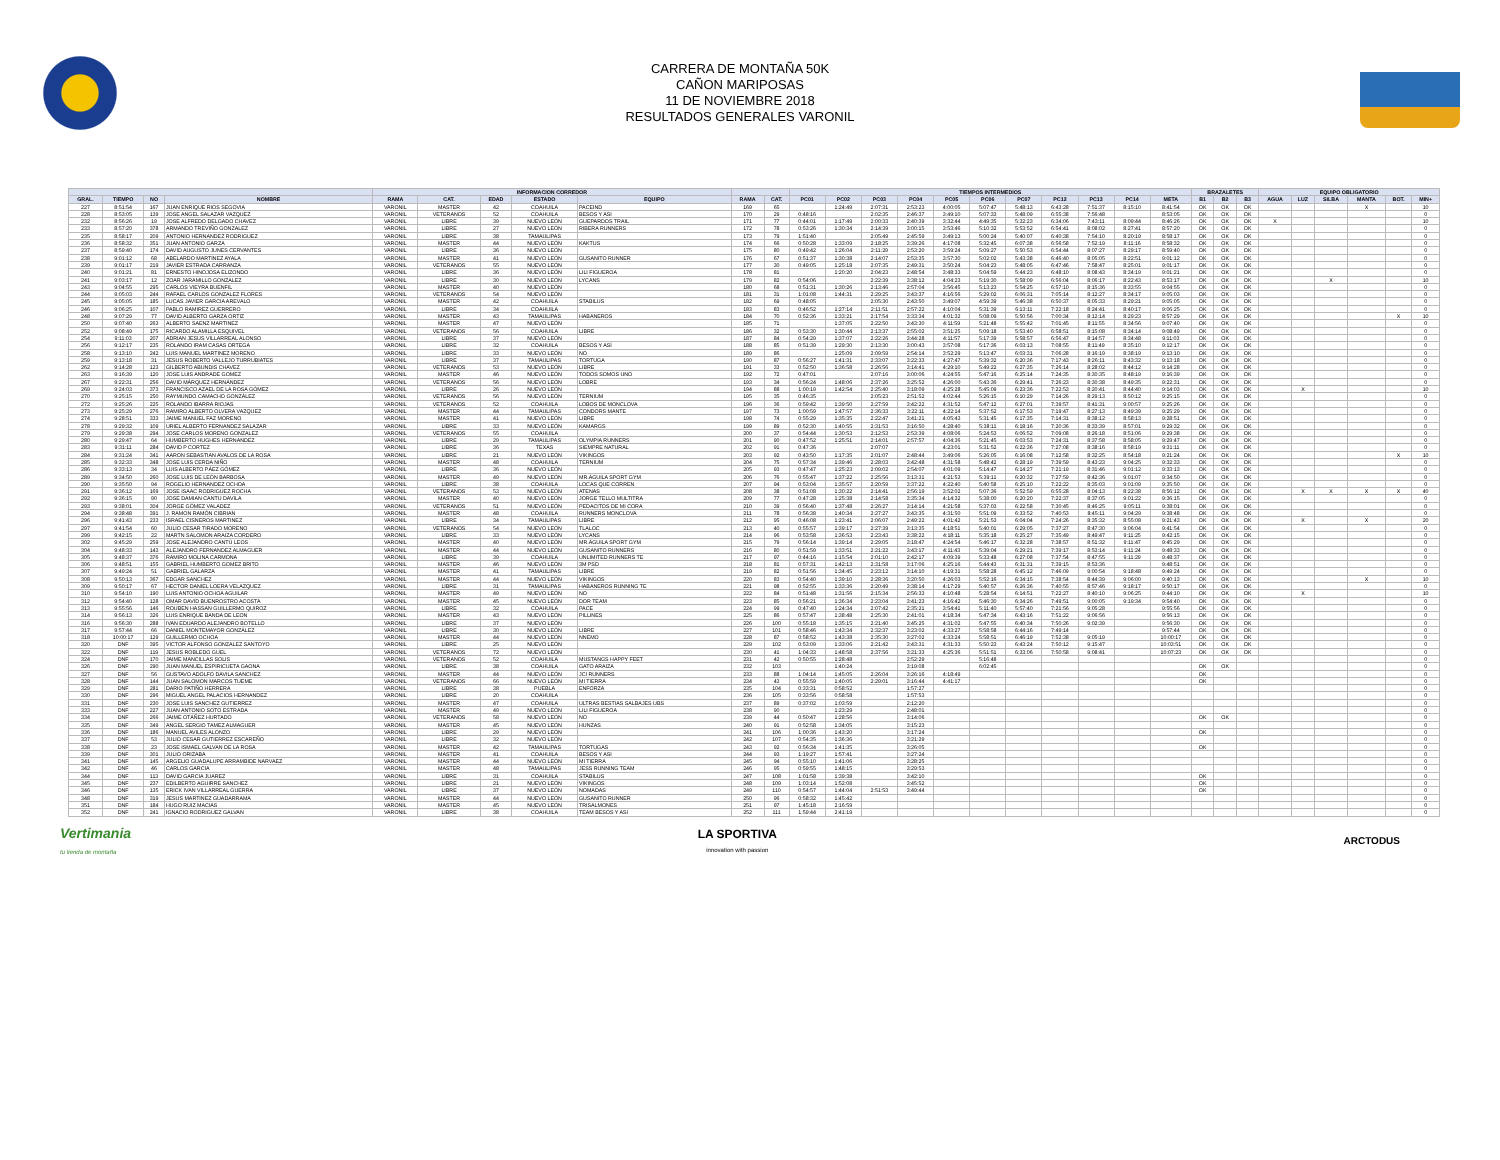CARRERA DE MONTAÑA 50K
CAÑON MARIPOSAS
11 DE NOVIEMBRE 2018
RESULTADOS GENERALES VARONIL
| | | | | INFORMACION CORREDOR | | | | | | | TIEMPOS INTERMEDIOS | | | | | | | | | | | BRAZALETES | | | EQUIPO OBLIGATORIO | | | | | |
| --- | --- | --- | --- | --- | --- | --- | --- | --- | --- | --- | --- | --- | --- | --- | --- | --- | --- | --- | --- | --- | --- | --- | --- | --- | --- | --- | --- | --- | --- | --- |
| GRAL. | TIEMPO | NO | NOMBRE | RAMA | CAT. | EDAD | ESTADO | EQUIPO | RAMA | CAT. | PC01 | PC02 | PC03 | PC04 | PC05 | PC06 | PC07 | PC12 | PC13 | PC14 | META | B1 | B2 | B3 | AGUA | LUZ | SILBA | MANTA | BOT. | MIN+ |
| 227 | 8:51:54 | 167 | JUAN ENRIQUE RIOS SEGOVIA | VARONIL | MASTER | 42 | COAHUILA | PACEIND | 169 | 65 | | 1:24:49 | 2:07:31 | 2:53:23 | 4:00:05 | 5:07:47 | 5:48:13 | 6:43:28 | 7:51:37 | 8:15:10 | 8:41:54 | OK | OK | OK | | | | X | | 10 |
| 228 | 8:53:05 | 139 | JOSE ANGEL SALAZAR VAZQUEZ | VARONIL | VETERANOS | 52 | COAHUILA | BESOS Y ASI | 170 | 29 | 0:48:16 | | 2:02:35 | 2:46:37 | 3:49:10 | 5:07:33 | 5:48:09 | 6:55:38 | 7:56:48 | | 8:53:05 | OK | OK | OK | | | | | | 0 |
| 232 | 8:56:26 | 19 | JOSE ALFREDO DELGADO CHAVEZ | VARONIL | LIBRE | 39 | NUEVO LEÓN | GUEPARDOS TRAIL | 171 | 77 | 0:44:01 | 1:17:49 | 2:00:33 | 2:40:39 | 3:32:44 | 4:49:35 | 5:32:23 | 6:34:06 | 7:43:11 | 8:09:44 | 8:46:26 | OK | OK | OK | X | | | | | 10 |
| 233 | 8:57:20 | 378 | ARMANDO TREVIÑO GONZALEZ | VARONIL | LIBRE | 27 | NUEVO LEÓN | RIBERA RUNNERS | 172 | 78 | 0:53:26 | 1:30:34 | 2:14:39 | 3:00:15 | 3:53:46 | 5:10:32 | 5:53:52 | 6:54:41 | 8:08:02 | 8:27:41 | 8:57:20 | OK | OK | OK | | | | | | 0 |
| 235 | 8:58:17 | 209 | ANTONIO HERNANDEZ RODRIGUEZ | VARONIL | LIBRE | 38 | TAMAULIPAS | | 173 | 79 | 1:51:40 | | 2:05:49 | 2:45:59 | 3:49:13 | 5:00:24 | 5:40:07 | 6:40:38 | 7:54:10 | 8:20:19 | 8:58:17 | OK | OK | OK | | | | | | 0 |
| 236 | 8:58:32 | 351 | JUAN ANTONIO GARZA | VARONIL | MASTER | 44 | NUEVO LEÓN | KAKTUS | 174 | 66 | 0:50:28 | 1:33:09 | 2:18:25 | 3:39:26 | 4:17:08 | 5:32:45 | 6:07:38 | 6:56:58 | 7:52:19 | 8:11:16 | 8:58:32 | OK | OK | OK | | | | | | 0 |
| 237 | 8:59:40 | 174 | DAVID AUGUSTO JUNES CERVANTES | VARONIL | LIBRE | 36 | NUEVO LEÓN | | 175 | 80 | 0:49:42 | 1:26:04 | 2:11:29 | 2:53:20 | 3:59:24 | 5:09:27 | 5:50:53 | 6:54:44 | 8:07:27 | 8:29:17 | 8:59:40 | OK | OK | OK | | | | | | 0 |
| 238 | 9:01:12 | 68 | ABELARDO MARTINEZ AYALA | VARONIL | MASTER | 41 | NUEVO LEÓN | GUSANITO RUNNER | 176 | 67 | 0:51:37 | 1:30:38 | 2:14:07 | 2:53:35 | 3:57:30 | 5:02:02 | 5:43:38 | 6:46:40 | 8:05:05 | 8:22:51 | 9:01:12 | OK | OK | OK | | | | | | 0 |
| 239 | 9:01:17 | 219 | JAVIER ESTRADA CARRANZA | VARONIL | VETERANOS | 55 | NUEVO LEÓN | | 177 | 30 | 0:49:05 | 1:25:18 | 2:07:35 | 2:49:31 | 3:50:24 | 5:04:23 | 5:48:05 | 6:47:46 | 7:58:47 | 8:25:01 | 9:01:17 | OK | OK | OK | | | | | | 0 |
| 240 | 9:01:21 | 81 | ERNESTO HINOJOSA ELIZONDO | VARONIL | LIBRE | 36 | NUEVO LEÓN | LILI FIGUEROA | 178 | 81 | | 1:20:20 | 2:04:23 | 2:48:54 | 3:48:33 | 5:04:59 | 5:44:23 | 6:48:10 | 8:08:43 | 8:34:19 | 9:01:21 | OK | OK | OK | | | | | | 0 |
| 241 | 9:03:17 | 12 | ZOAR JARAMILLO GONZALEZ | VARONIL | LIBRE | 30 | NUEVO LEÓN | LYCANS | 179 | 82 | 0:54:06 | | 2:22:39 | 3:38:12 | 4:04:23 | 5:19:30 | 5:58:09 | 6:56:04 | 8:06:17 | 8:22:43 | 8:53:17 | OK | OK | OK | | | X | | | 10 |
| 243 | 9:04:55 | 295 | CARLOS VIEYRA BUENFIL | VARONIL | MASTER | 40 | NUEVO LEÓN | | 180 | 68 | 0:51:31 | 1:30:26 | 2:13:46 | 2:57:04 | 3:56:45 | 5:13:23 | 5:54:25 | 6:57:10 | 8:15:36 | 8:33:55 | 9:04:55 | OK | OK | OK | | | | | | 0 |
| 244 | 9:05:03 | 244 | RAFAEL CARLOS GONZALEZ FLORES | VARONIL | VETERANOS | 54 | NUEVO LEÓN | | 181 | 31 | 1:01:08 | 1:44:31 | 2:29:25 | 3:43:37 | 4:16:56 | 5:29:02 | 6:06:31 | 7:05:14 | 8:12:27 | 8:34:17 | 9:05:03 | OK | OK | OK | | | | | | 0 |
| 245 | 9:05:05 | 185 | LUCAS JAVIER GARCIA AREVALO | VARONIL | MASTER | 42 | COAHUILA | STABILUS | 182 | 69 | 0:48:05 | | 2:05:30 | 2:43:50 | 3:49:07 | 4:59:39 | 5:46:38 | 6:50:37 | 8:05:33 | 8:29:21 | 9:05:05 | OK | OK | OK | | | | | | 0 |
| 246 | 9:06:25 | 107 | PABLO RAMIREZ GUERRERO | VARONIL | LIBRE | 34 | COAHUILA | | 183 | 83 | 0:46:52 | 1:27:14 | 2:11:51 | 2:57:22 | 4:10:04 | 5:31:39 | 6:13:11 | 7:22:18 | 8:24:41 | 8:40:17 | 9:06:25 | OK | OK | OK | | | | | | 0 |
| 248 | 9:07:29 | 77 | DAVID ALBERTO GARZA ORTIZ | VARONIL | MASTER | 43 | TAMAULIPAS | HABANEROS | 184 | 70 | 0:52:36 | 1:33:21 | 2:17:54 | 3:33:34 | 4:01:32 | 5:08:09 | 5:50:56 | 7:00:34 | 8:12:14 | 8:29:23 | 8:57:29 | OK | OK | OK | | | | | X | 10 |
| 250 | 9:07:40 | 263 | ALBERTO SAENZ MARTINEZ | VARONIL | MASTER | 47 | NUEVO LEÓN | | 185 | 71 | | 1:37:05 | 2:22:50 | 3:43:30 | 4:11:59 | 5:21:48 | 5:55:42 | 7:01:45 | 8:11:55 | 8:34:56 | 9:07:40 | OK | OK | OK | | | | | | 0 |
| 252 | 9:08:49 | 175 | RICARDO ALAMILLA ESQUIVEL | VARONIL | VETERANOS | 56 | COAHUILA | LIBRE | 186 | 32 | 0:53:30 | 1:30:44 | 2:13:37 | 2:55:02 | 3:51:25 | 5:09:18 | 5:53:40 | 6:58:51 | 8:15:08 | 8:34:14 | 9:08:49 | OK | OK | OK | | | | | | 0 |
| 254 | 9:11:03 | 207 | ADRIAN JESUS VILLARREAL ALONSO | VARONIL | LIBRE | 37 | NUEVO LEÓN | | 187 | 84 | 0:54:29 | 1:37:07 | 2:22:26 | 3:44:28 | 4:11:57 | 5:17:39 | 5:58:57 | 6:56:47 | 8:14:57 | 8:34:48 | 9:11:03 | OK | OK | OK | | | | | | 0 |
| 256 | 9:12:17 | 235 | ROLANDO IRAM CASAS ORTEGA | VARONIL | LIBRE | 32 | COAHUILA | BESOS Y ASÍ | 188 | 85 | 0:51:39 | 1:29:30 | 2:13:30 | 3:00:43 | 3:57:08 | 5:17:36 | 6:03:13 | 7:08:55 | 8:11:49 | 8:35:10 | 9:12:17 | OK | OK | OK | | | | | | 0 |
| 258 | 9:13:10 | 242 | LUIS MANUEL MARTINEZ MORENO | VARONIL | LIBRE | 33 | NUEVO LEÓN | NO | 189 | 86 | | 1:25:09 | 2:09:59 | 2:54:14 | 3:52:29 | 5:13:47 | 6:03:31 | 7:06:28 | 8:16:19 | 8:38:19 | 9:13:10 | OK | OK | OK | | | | | | 0 |
| 259 | 9:13:18 | 31 | JESUS ROBERTO VALLEJO TURRUBIATES | VARONIL | LIBRE | 37 | TAMAULIPAS | TORTUGA | 190 | 87 | 0:56:27 | 1:41:31 | 2:33:07 | 3:22:33 | 4:27:47 | 5:39:32 | 6:20:36 | 7:17:43 | 8:26:11 | 8:43:32 | 9:13:18 | OK | OK | OK | | | | | | 0 |
| 262 | 9:14:28 | 123 | GILBERTO ABUNDIS CHAVEZ | VARONIL | VETERANOS | 53 | NUEVO LEÓN | LIBRE | 191 | 33 | 0:52:50 | 1:36:58 | 2:26:56 | 3:14:41 | 4:29:10 | 5:49:22 | 6:27:35 | 7:26:14 | 8:28:02 | 8:44:12 | 9:14:28 | OK | OK | OK | | | | | | 0 |
| 263 | 9:16:39 | 120 | JOSE LUIS ANDRADE GOMEZ | VARONIL | MASTER | 46 | NUEVO LEÓN | TODOS SOMOS UNO | 192 | 72 | 0:47:01 | | 2:07:16 | 3:00:06 | 4:24:55 | 5:47:16 | 6:25:14 | 7:24:35 | 8:30:35 | 8:48:19 | 9:16:39 | OK | OK | OK | | | | | | 0 |
| 267 | 9:22:31 | 256 | DAVID MÁRQUEZ HERNÁNDEZ | VARONIL | VETERANOS | 56 | NUEVO LEÓN | LOBRE | 193 | 34 | 0:56:24 | 1:48:06 | 2:37:26 | 3:25:52 | 4:26:00 | 5:43:36 | 6:29:41 | 7:26:23 | 8:30:38 | 8:49:35 | 9:22:31 | OK | OK | OK | | | | | | 0 |
| 269 | 9:24:03 | 373 | FRANCISCO AZAEL DE LA ROSA GÓMEZ | VARONIL | LIBRE | 26 | NUEVO LEÓN | | 194 | 88 | 1:00:19 | 1:42:54 | 2:25:40 | 3:18:09 | 4:25:28 | 5:45:09 | 6:23:36 | 7:22:53 | 8:20:41 | 8:44:40 | 9:14:03 | OK | OK | OK | | X | | | | 10 |
| 270 | 9:25:15 | 250 | RAYMUNDO CAMACHO GONZÁLEZ | VARONIL | VETERANOS | 56 | NUEVO LEÓN | TERNIUM | 195 | 35 | 0:46:35 | | 2:05:23 | 2:51:52 | 4:02:44 | 5:26:15 | 6:10:29 | 7:14:26 | 8:29:13 | 8:50:12 | 9:25:15 | OK | OK | OK | | | | | | 0 |
| 272 | 9:25:26 | 225 | ROLANDO IBARRA RIOJAS | VARONIL | VETERANOS | 52 | COAHUILA | LOBOS DE MONCLOVA | 196 | 36 | 0:59:42 | 1:39:50 | 2:27:59 | 3:42:22 | 4:31:52 | 5:47:12 | 6:27:01 | 7:39:57 | 8:41:31 | 9:00:57 | 9:25:26 | OK | OK | OK | | | | | | 0 |
| 273 | 9:25:29 | 276 | RAMIRO ALBERTO OLVERA VAZQUEZ | VARONIL | MASTER | 44 | TAMAULIPAS | CONDORS MANTE | 197 | 73 | 1:00:59 | 1:47:57 | 2:36:33 | 3:22:11 | 4:22:14 | 5:37:52 | 6:17:53 | 7:19:47 | 8:27:13 | 8:49:39 | 9:25:29 | OK | OK | OK | | | | | | 0 |
| 274 | 9:28:51 | 333 | JAIME MANUEL FAZ MORENO | VARONIL | MASTER | 41 | NUEVO LEÓN | LIBRE | 198 | 74 | 0:55:29 | 1:35:35 | 2:22:47 | 3:41:21 | 4:05:43 | 5:31:45 | 6:17:35 | 7:14:31 | 8:38:12 | 8:58:13 | 9:28:51 | OK | OK | OK | | | | | | 0 |
| 278 | 9:29:32 | 109 | URIEL ALBERTO FERNANDEZ SALAZAR | VARONIL | LIBRE | 33 | NUEVO LEÓN | KAMARGS | 199 | 89 | 0:52:30 | 1:40:55 | 2:31:53 | 3:16:50 | 4:28:40 | 5:38:11 | 6:18:16 | 7:20:36 | 8:33:39 | 8:57:01 | 9:29:32 | OK | OK | OK | | | | | | 0 |
| 279 | 9:29:38 | 294 | JOSE CARLOS MORENO GONZALEZ | VARONIL | VETERANOS | 55 | COAHUILA | | 200 | 37 | 0:54:44 | 1:30:53 | 2:12:53 | 2:53:39 | 4:08:06 | 5:24:53 | 6:06:52 | 7:09:08 | 8:26:18 | 8:51:06 | 9:29:38 | OK | OK | OK | | | | | | 0 |
| 280 | 9:29:47 | 64 | HUMBERTO HUGHES HERNANDEZ | VARONIL | LIBRE | 29 | TAMAULIPAS | OLYMPIA RUNNERS | 201 | 90 | 0:47:52 | 1:25:51 | 2:14:01 | 2:57:57 | 4:04:36 | 5:21:45 | 6:03:53 | 7:24:31 | 8:37:58 | 8:58:05 | 9:29:47 | OK | OK | OK | | | | | | 0 |
| 283 | 9:31:11 | 284 | DAVID P CORTEZ | VARONIL | LIBRE | 36 | TEXAS | SIEMPRE NATURAL | 202 | 91 | 0:47:36 | | 2:07:07 | | 4:23:01 | 5:31:52 | 6:22:36 | 7:27:08 | 8:38:16 | 8:58:19 | 9:31:11 | OK | OK | OK | | | | | | 0 |
| 284 | 9:31:24 | 341 | AARON SEBASTIAN AVALOS DE LA ROSA | VARONIL | LIBRE | 21 | NUEVO LEÓN | VIKINGOS | 203 | 92 | 0:43:50 | 1:17:35 | 2:01:07 | 2:48:44 | 3:49:06 | 5:26:05 | 6:16:08 | 7:12:58 | 8:32:25 | 8:54:18 | 9:21:24 | OK | OK | OK | | | | | X | 10 |
| 285 | 9:32:33 | 348 | JOSE LUIS CERDA NIÑO | VARONIL | MASTER | 48 | COAHUILA | TERNIUM | 204 | 75 | 0:57:34 | 1:39:46 | 2:28:03 | 3:42:48 | 4:31:58 | 5:48:42 | 6:28:19 | 7:39:59 | 8:43:23 | 9:04:25 | 9:32:33 | OK | OK | OK | | | | | | 0 |
| 286 | 9:33:13 | 34 | LUIS ALBERTO PÁEZ GÓMEZ | VARONIL | LIBRE | 36 | NUEVO LEÓN | | 205 | 93 | 0:47:47 | 1:25:23 | 2:09:02 | 2:54:07 | 4:01:09 | 5:14:47 | 6:14:27 | 7:21:19 | 8:31:46 | 9:01:12 | 9:33:13 | OK | OK | OK | | | | | | 0 |
| 289 | 9:34:50 | 260 | JOSE LUIS DE LEÓN BARBOSA | VARONIL | MASTER | 49 | NUEVO LEÓN | MR.ÁGUILA SPORT GYM | 206 | 76 | 0:55:47 | 1:37:22 | 2:25:56 | 3:13:31 | 4:21:53 | 5:39:11 | 6:20:32 | 7:27:59 | 8:42:36 | 9:01:07 | 9:34:50 | OK | OK | OK | | | | | | 0 |
| 290 | 9:35:50 | 94 | ROGELIO HERNANDEZ OCHOA | VARONIL | LIBRE | 38 | COAHUILA | LOCAS QUE CORREN | 207 | 94 | 0:53:04 | 1:35:57 | 2:20:59 | 3:37:22 | 4:22:40 | 5:40:58 | 6:25:10 | 7:22:22 | 8:35:03 | 9:01:09 | 9:35:50 | OK | OK | OK | | | | | | 0 |
| 291 | 9:36:12 | 169 | JOSE ISAAC RODRIGUEZ ROCHA | VARONIL | VETERANOS | 53 | NUEVO LEÓN | ATENAS | 208 | 38 | 0:51:08 | 1:30:22 | 2:14:41 | 2:56:19 | 3:52:02 | 5:07:36 | 5:52:59 | 6:55:28 | 8:04:13 | 8:22:38 | 8:56:12 | OK | OK | OK | | X | X | X | X | 40 |
| 292 | 9:36:15 | 90 | JOSE DAMIAN CANTU DAVILA | VARONIL | MASTER | 40 | NUEVO LEÓN | JORGE TELLO MULTITRA | 209 | 77 | 0:47:28 | 1:25:38 | 2:14:58 | 3:35:34 | 4:14:32 | 5:38:00 | 6:20:20 | 7:22:37 | 8:37:05 | 9:01:22 | 9:36:15 | OK | OK | OK | | | | | | 0 |
| 293 | 9:38:01 | 304 | JORGE GÓMEZ VALADEZ | VARONIL | VETERANOS | 51 | NUEVO LEÓN | PEDACITOS DE MI CORA | 210 | 39 | 0:56:40 | 1:37:48 | 2:26:27 | 3:14:14 | 4:21:58 | 5:37:03 | 6:22:58 | 7:30:45 | 8:46:25 | 9:05:11 | 9:38:01 | OK | OK | OK | | | | | | 0 |
| 294 | 9:38:48 | 391 | J. RAMON RAMÓN CIBRIAN | VARONIL | MASTER | 48 | COAHUILA | RUNNERS MONCLOVA | 211 | 78 | 0:56:38 | 1:40:34 | 2:27:27 | 3:43:35 | 4:31:50 | 5:51:09 | 6:33:52 | 7:40:53 | 8:45:11 | 9:04:29 | 9:38:48 | OK | OK | OK | | | | | | 0 |
| 296 | 9:41:43 | 233 | ISRAEL CISNEROS MARTINEZ | VARONIL | LIBRE | 34 | TAMAULIPAS | LIBRE | 212 | 95 | 0:46:08 | 1:23:41 | 2:06:07 | 2:49:22 | 4:01:42 | 5:21:53 | 6:04:04 | 7:24:26 | 8:35:32 | 8:55:08 | 9:21:43 | OK | OK | OK | | X | | X | | 20 |
| 297 | 9:41:54 | 60 | JULIO CESAR TIRADO MORENO | VARONIL | VETERANOS | 54 | NUEVO LEÓN | TLALOC | 213 | 40 | 0:55:57 | 1:39:17 | 2:27:39 | 3:13:35 | 4:18:51 | 5:40:01 | 6:29:05 | 7:37:27 | 8:47:30 | 9:06:04 | 9:41:54 | OK | OK | OK | | | | | | 0 |
| 299 | 9:42:15 | 22 | MARTN SALOMON ARAIZA CORDERO | VARONIL | LIBRE | 33 | NUEVO LEÓN | LYCANS | 214 | 96 | 0:53:58 | 1:36:53 | 2:23:43 | 3:38:22 | 4:18:11 | 5:35:18 | 6:25:27 | 7:35:49 | 8:49:47 | 9:11:25 | 9:42:15 | OK | OK | OK | | | | | | 0 |
| 302 | 9:45:29 | 259 | JOSE ALEJANDRO CANTÚ LEOS | VARONIL | MASTER | 40 | NUEVO LEÓN | MR.ÁGUILA SPORT GYM | 215 | 79 | 0:56:14 | 1:39:14 | 2:29:05 | 3:18:47 | 4:24:54 | 5:46:17 | 6:32:28 | 7:38:57 | 8:51:32 | 9:11:47 | 9:45:29 | OK | OK | OK | | | | | | 0 |
| 304 | 9:48:33 | 143 | ALEJANDRO FERNANDEZ ALMAGUER | VARONIL | MASTER | 44 | NUEVO LEÓN | GUSANITO RUNNERS | 216 | 80 | 0:51:59 | 1:33:51 | 2:21:22 | 3:43:17 | 4:11:43 | 5:39:04 | 6:29:21 | 7:39:17 | 8:53:14 | 9:11:24 | 9:48:33 | OK | OK | OK | | | | | | 0 |
| 305 | 9:48:37 | 376 | RAMIRO MOLINA CARMONA | VARONIL | LIBRE | 39 | COAHUILA | UNLIMITED RUNNERS TE | 217 | 97 | 0:44:16 | 1:15:54 | 2:01:10 | 2:42:17 | 4:09:39 | 5:33:48 | 6:27:08 | 7:37:54 | 8:47:55 | 9:11:29 | 9:48:37 | OK | OK | OK | | | | | | 0 |
| 306 | 9:48:51 | 155 | GABRIEL HUMBERTO GOMEZ BRITO | VARONIL | MASTER | 46 | NUEVO LEÓN | 3M PSD | 218 | 81 | 0:57:31 | 1:42:13 | 2:31:58 | 3:17:06 | 4:25:16 | 5:44:43 | 6:31:31 | 7:39:15 | 8:53:36 | | 9:48:51 | OK | OK | OK | | | | | | 0 |
| 307 | 9:49:24 | 51 | GABRIEL GALARZA | VARONIL | MASTER | 41 | TAMAULIPAS | LIBRE | 219 | 82 | 0:51:56 | 1:34:45 | 2:23:12 | 3:14:10 | 4:19:31 | 5:58:28 | 6:45:12 | 7:46:09 | 9:00:54 | 9:18:48 | 9:49:24 | OK | OK | OK | | | | | | 0 |
| 308 | 9:50:13 | 367 | EDGAR SANCHEZ | VARONIL | MASTER | 44 | NUEVO LEÓN | VIKINGOS | 220 | 83 | 0:54:40 | 1:39:10 | 2:28:36 | 3:20:50 | 4:26:03 | 5:52:16 | 6:34:15 | 7:38:54 | 8:44:39 | 9:06:00 | 9:40:13 | OK | OK | OK | | | | X | | 10 |
| 309 | 9:50:17 | 67 | HECTOR DANIEL LOERA VELAZQUEZ | VARONIL | LIBRE | 31 | TAMAULIPAS | HABANEROS RUNNING TE | 221 | 98 | 0:52:55 | 1:33:36 | 2:20:49 | 3:38:14 | 4:17:29 | 5:40:57 | 6:26:36 | 7:40:55 | 8:57:46 | 9:18:17 | 9:50:17 | OK | OK | OK | | | | | | 0 |
| 310 | 9:54:10 | 190 | LUIS ANTONIO OCHOA AGUILAR | VARONIL | MASTER | 49 | NUEVO LEÓN | NO | 222 | 84 | 0:51:48 | 1:31:56 | 2:15:34 | 2:56:33 | 4:10:48 | 5:28:54 | 6:14:51 | 7:22:27 | 8:40:10 | 9:06:25 | 9:44:10 | OK | OK | OK | | X | | | | 10 |
| 312 | 9:54:40 | 128 | OMAR DAVID BUENROSTRO ACOSTA | VARONIL | MASTER | 45 | NUEVO LEÓN | DOR TEAM | 223 | 85 | 0:56:21 | 1:36:34 | 2:23:04 | 3:41:23 | 4:16:42 | 5:46:30 | 6:34:26 | 7:49:51 | 9:00:05 | 9:19:34 | 9:54:40 | OK | OK | OK | | | | | | 0 |
| 313 | 9:55:56 | 146 | ROUBEN HASSAN GUILLERMO QUIROZ | VARONIL | LIBRE | 32 | COAHUILA | PACE | 224 | 99 | 0:47:40 | 1:24:34 | 2:07:42 | 2:35:21 | 3:54:41 | 5:11:40 | 5:57:40 | 7:21:56 | 9:05:28 | | 9:55:56 | OK | OK | OK | | | | | | 0 |
| 314 | 9:56:13 | 326 | LUIS ENRIQUE BANDA DE LEON | VARONIL | MASTER | 43 | NUEVO LEÓN | PILLINES | 225 | 86 | 0:57:47 | 1:38:48 | 2:25:30 | 2:41:01 | 4:18:34 | 5:47:34 | 6:43:16 | 7:51:22 | 9:06:56 | | 9:56:13 | OK | OK | OK | | | | | | 0 |
| 316 | 9:56:30 | 288 | IVAN EDUARDO ALEJANDRO BOTELLO | VARONIL | LIBRE | 37 | NUEVO LEÓN | | 226 | 100 | 0:55:18 | 1:35:15 | 2:21:40 | 3:45:25 | 4:31:02 | 5:47:55 | 6:40:34 | 7:50:26 | 9:02:39 | | 9:56:30 | OK | OK | OK | | | | | | 0 |
| 317 | 9:57:44 | 66 | DANIEL MONTEMAYOR GONZÁLEZ | VARONIL | LIBRE | 30 | NUEVO LEÓN | LIBRE | 227 | 101 | 0:58:46 | 1:43:34 | 2:32:37 | 3:23:02 | 4:33:27 | 5:58:58 | 6:44:16 | 7:49:14 | | | 9:57:44 | OK | OK | OK | | | | | | 0 |
| 318 | 10:00:17 | 129 | GUILLERMO OCHOA | VARONIL | MASTER | 44 | NUEVO LEÓN | NNEMO | 228 | 87 | 0:58:52 | 1:43:38 | 2:35:30 | 3:27:02 | 4:33:24 | 5:58:51 | 6:46:19 | 7:52:38 | 9:05:19 | | 10:00:17 | OK | OK | OK | | | | | | 0 |
| 320 | DNF | 395 | VICTOR ALFONSO GONZALEZ SANTOYO | VARONIL | LIBRE | 25 | NUEVO LEÓN | | 229 | 102 | 0:53:09 | 1:33:06 | 2:21:42 | 3:43:31 | 4:31:33 | 5:50:23 | 6:43:24 | 7:50:12 | 9:15:47 | | 10:03:51 | OK | OK | OK | | | | | | 0 |
| 322 | DNF | 119 | JESUS ROBLEDO GUEL | VARONIL | VETERANOS | 72 | NUEVO LEÓN | | 230 | 41 | 1:04:33 | 1:48:58 | 2:37:56 | 3:21:33 | 4:25:36 | 5:51:51 | 6:33:06 | 7:50:58 | 9:08:41 | | 10:07:23 | OK | OK | OK | | | | | | 0 |
| 324 | DNF | 170 | JAIME MANCILLAS SOLIS | VARONIL | VETERANOS | 52 | COAHUILA | MUSTANGS HAPPY FEET | 231 | 42 | 0:50:55 | 1:28:48 | | 2:52:29 | | 5:16:48 | | | | | | | | | | | | | | 0 |
| 326 | DNF | 290 | JUAN MANUEL ESPIRICUETA GAONA | VARONIL | LIBRE | 38 | COAHUILA | GATO ARAIZA | 232 | 103 | | 1:40:24 | | 3:19:08 | | 6:02:45 | | | | | | OK | OK | | | | | | | 0 |
| 327 | DNF | 56 | GUSTAVO ADOLFO DAVILA SANCHEZ | VARONIL | MASTER | 44 | NUEVO LEÓN | JCI RUNNERS | 233 | 88 | 1:04:14 | 1:45:05 | 2:26:04 | 3:26:16 | 4:18:49 | | | | | | | OK | | | | | | | | 0 |
| 328 | DNF | 144 | JUAN SALOMON MARCOS TUEME | VARONIL | VETERANOS | 66 | NUEVO LEÓN | MI TIERRA | 234 | 43 | 0:55:59 | 1:40:05 | 2:29:01 | 3:16:44 | 4:41:17 | | | | | | | OK | | | | | | | | 0 |
| 329 | DNF | 281 | DARIO PATIÑO HERRERA | VARONIL | LIBRE | 38 | PUEBLA | ENFORZA | 235 | 104 | 0:33:31 | 0:58:52 | | 1:57:27 | | | | | | | | | | | | | | | | 0 |
| 330 | DNF | 296 | MIGUEL ANGEL PALACIOS HERNANDEZ | VARONIL | LIBRE | 20 | COAHUILA | | 236 | 105 | 0:33:56 | 0:58:58 | | 1:57:53 | | | | | | | | | | | | | | | | 0 |
| 331 | DNF | 230 | JOSE LUIS SANCHEZ GUTIERREZ | VARONIL | MASTER | 47 | COAHUILA | ULTRAS BESTIAS SALBAJES UBS | 237 | 89 | 0:37:02 | 1:03:59 | | 2:12:20 | | | | | | | | | | | | | | | | 0 |
| 333 | DNF | 227 | JUAN ANTONIO SOTO ESTRADA | VARONIL | MASTER | 49 | NUEVO LEÓN | LILI FIGUEROA | 238 | 90 | | 1:23:29 | | 2:48:01 | | | | | | | | | | | | | | | | 0 |
| 334 | DNF | 266 | JAIME OTÁÑEZ HURTADO | VARONIL | VETERANOS | 58 | NUEVO LEÓN | NO | 239 | 44 | 0:50:47 | 1:28:56 | | 3:14:06 | | | | | | | | OK | OK | | | | | | | 0 |
| 335 | DNF | 349 | ANGEL SERGIO TAMEZ ALMAGUER | VARONIL | MASTER | 45 | NUEVO LEÓN | HUNZAS | 240 | 91 | 0:52:58 | 1:34:05 | | 3:15:23 | | | | | | | | | | | | | | | | 0 |
| 336 | DNF | 186 | MANUEL AVILES ALONZO | VARONIL | LIBRE | 29 | NUEVO LEÓN | | 241 | 106 | 1:00:36 | 1:43:20 | | 3:17:24 | | | | | | | | OK | | | | | | | | 0 |
| 337 | DNF | 53 | JULIO CESAR GUTIERREZ ESCAREÑO | VARONIL | LIBRE | 32 | NUEVO LEÓN | | 242 | 107 | 0:54:35 | 1:36:36 | | 3:21:29 | | | | | | | | | | | | | | | | 0 |
| 338 | DNF | 23 | JOSE ISMAEL GALVAN DE LA ROSA | VARONIL | MASTER | 42 | TAMAULIPAS | TORTUGAS | 243 | 92 | 0:56:34 | 1:41:35 | | 3:26:05 | | | | | | | | OK | | | | | | | | 0 |
| 339 | DNF | 301 | JULIO ORIZABA | VARONIL | MASTER | 41 | COAHUILA | BESOS Y ASI | 244 | 93 | 1:19:27 | 1:57:41 | | 3:27:24 | | | | | | | | | | | | | | | | 0 |
| 341 | DNF | 145 | ARGELIO GUADALUPE ARRAMBIDE NARVAEZ | VARONIL | MASTER | 44 | NUEVO LEÓN | MI TIERRA | 245 | 94 | 0:55:10 | 1:41:06 | | 3:28:25 | | | | | | | | | | | | | | | | 0 |
| 342 | DNF | 46 | CARLOS GARCIA | VARONIL | MASTER | 48 | TAMAULIPAS | JESS RUNNING TEAM | 246 | 95 | 0:59:55 | 1:48:15 | | 3:29:53 | | | | | | | | | | | | | | | | 0 |
| 344 | DNF | 113 | DAVID GARCIA JUAREZ | VARONIL | LIBRE | 31 | COAHUILA | STABILUS | 247 | 108 | 1:01:58 | 1:39:38 | | 3:42:10 | | | | | | | | OK | | | | | | | | 0 |
| 345 | DNF | 237 | EDILBERTO AGUIRRE SANCHEZ | VARONIL | LIBRE | 21 | NUEVO LEÓN | VIKINGOS | 248 | 109 | 1:03:14 | 1:52:08 | | 3:45:52 | | | | | | | | OK | | | | | | | | 0 |
| 346 | DNF | 135 | ERICK IVAN VILLARREAL GUERRA | VARONIL | LIBRE | 37 | NUEVO LEÓN | NOMADAS | 249 | 110 | 0:54:57 | 1:44:04 | 2:51:53 | 3:49:44 | | | | | | | | OK | | | | | | | | 0 |
| 348 | DNF | 319 | JESUS MARTINEZ GUADARRAMA | VARONIL | MASTER | 44 | NUEVO LEÓN | GUSANITO RUNNER | 250 | 96 | 0:58:32 | 1:45:42 | | | | | | | | | | | | | | | | | | 0 |
| 351 | DNF | 184 | HUGO RUIZ MACIAS | VARONIL | MASTER | 45 | NUEVO LEÓN | TRISALMONES | 251 | 97 | 1:45:18 | 2:16:59 | | | | | | | | | | | | | | | | | | 0 |
| 352 | DNF | 241 | IGNACIO RODRIGUEZ GALVAN | VARONIL | LIBRE | 38 | COAHUILA | TEAM BESOS Y ASI | 252 | 111 | 1:59:44 | 2:41:19 | | | | | | | | | | | | | | | | | | 0 |
Vertimania
tu tienda de montaña
LA SPORTIVA
innovation with passion
ARCTODUS